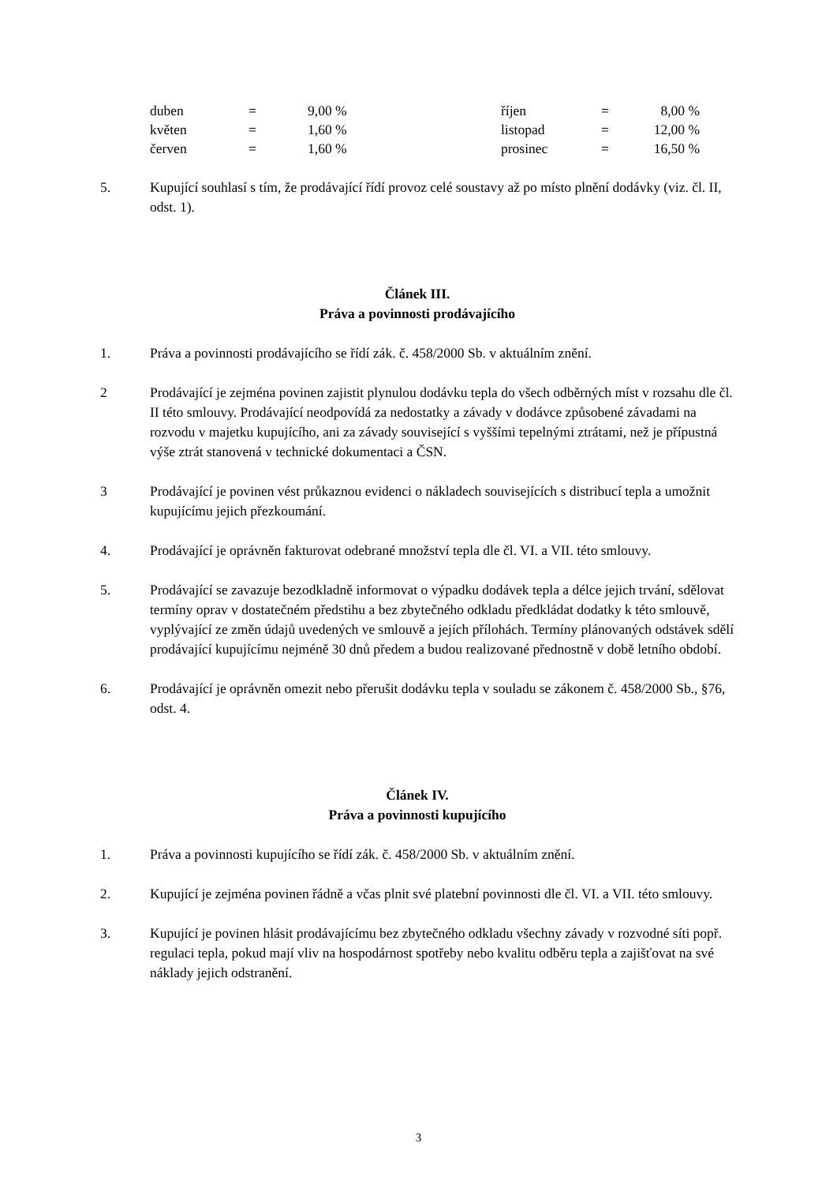| duben | = | 9,00 % | říjen | = | 8,00 % |
| květen | = | 1,60 % | listopad | = | 12,00 % |
| červen | = | 1,60 % | prosinec | = | 16,50 % |
5. Kupující souhlasí s tím, že prodávající řídí provoz celé soustavy až po místo plnění dodávky (viz. čl. II, odst. 1).
Článek III.
Práva a povinnosti prodávajícího
1. Práva a povinnosti prodávajícího se řídí zák. č. 458/2000 Sb. v aktuálním znění.
2 Prodávající je zejména povinen zajistit plynulou dodávku tepla do všech odběrných míst v rozsahu dle čl. II této smlouvy. Prodávající neodpovídá za nedostatky a závady v dodávce způsobené závadami na rozvodu v majetku kupujícího, ani za závady související s vyššími tepelnými ztrátami, než je přípustná výše ztrát stanovená v technické dokumentaci a ČSN.
3 Prodávající je povinen vést průkaznou evidenci o nákladech souvisejících s distribucí tepla a umožnit kupujícímu jejich přezkoumání.
4. Prodávající je oprávněn fakturovat odebrané množství tepla dle čl. VI. a VII. této smlouvy.
5. Prodávající se zavazuje bezodkladně informovat o výpadku dodávek tepla a délce jejich trvání, sdělovat termíny oprav v dostatečném předstihu a bez zbytečného odkladu předkládat dodatky k této smlouvě, vyplývající ze změn údajů uvedených ve smlouvě a jejích přílohách. Termíny plánovaných odstávek sdělí prodávající kupujícímu nejméně 30 dnů předem a budou realizované přednostně v době letního období.
6. Prodávající je oprávněn omezit nebo přerušit dodávku tepla v souladu se zákonem č. 458/2000 Sb., §76, odst. 4.
Článek IV.
Práva a povinnosti kupujícího
1. Práva a povinnosti kupujícího se řídí zák. č. 458/2000 Sb. v aktuálním znění.
2. Kupující je zejména povinen řádně a včas plnit své platební povinnosti dle čl. VI. a VII. této smlouvy.
3. Kupující je povinen hlásit prodávajícímu bez zbytečného odkladu všechny závady v rozvodné síti popř. regulaci tepla, pokud mají vliv na hospodárnost spotřeby nebo kvalitu odběru tepla a zajišťovat na své náklady jejich odstranění.
3